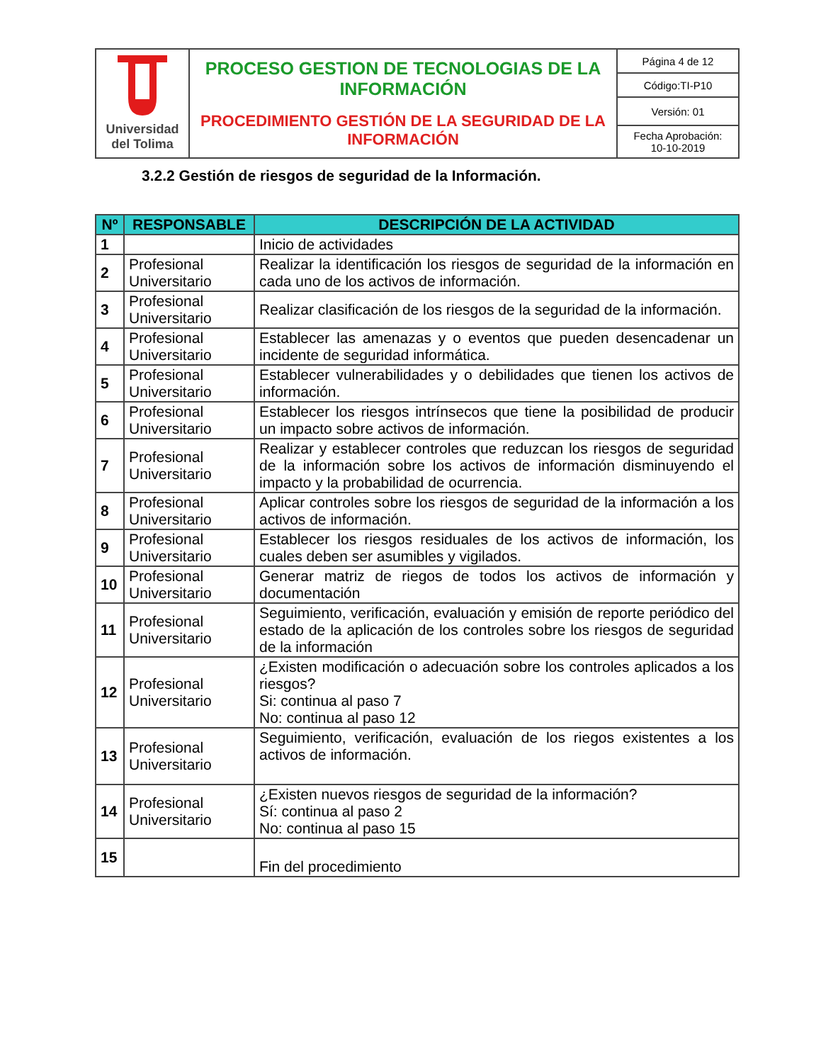| Universidad del Tolima | PROCESO GESTION DE TECNOLOGIAS DE LA INFORMACIÓN PROCEDIMIENTO GESTIÓN DE LA SEGURIDAD DE LA INFORMACIÓN | Página 4 de 12 |
| | | Código:TI-P10 |
| | | Versión: 01 |
| | | Fecha Aprobación: 10-10-2019 |
3.2.2 Gestión de riesgos de seguridad de la Información.
| Nº | RESPONSABLE | DESCRIPCIÓN DE LA ACTIVIDAD |
| --- | --- | --- |
| 1 | | Inicio de actividades |
| 2 | Profesional Universitario | Realizar la identificación los riesgos de seguridad de la información en cada uno de los activos de información. |
| 3 | Profesional Universitario | Realizar clasificación de los riesgos de la seguridad de la información. |
| 4 | Profesional Universitario | Establecer las amenazas y o eventos que pueden desencadenar un incidente de seguridad informática. |
| 5 | Profesional Universitario | Establecer vulnerabilidades y o debilidades que tienen los activos de información. |
| 6 | Profesional Universitario | Establecer los riesgos intrínsecos que tiene la posibilidad de producir un impacto sobre activos de información. |
| 7 | Profesional Universitario | Realizar y establecer controles que reduzcan los riesgos de seguridad de la información sobre los activos de información disminuyendo el impacto y la probabilidad de ocurrencia. |
| 8 | Profesional Universitario | Aplicar controles sobre los riesgos de seguridad de la información a los activos de información. |
| 9 | Profesional Universitario | Establecer los riesgos residuales de los activos de información, los cuales deben ser asumibles y vigilados. |
| 10 | Profesional Universitario | Generar matriz de riegos de todos los activos de información y documentación |
| 11 | Profesional Universitario | Seguimiento, verificación, evaluación y emisión de reporte periódico del estado de la aplicación de los controles sobre los riesgos de seguridad de la información |
| 12 | Profesional Universitario | ¿Existen modificación o adecuación sobre los controles aplicados a los riesgos? Si: continua al paso 7 No: continua al paso 12 |
| 13 | Profesional Universitario | Seguimiento, verificación, evaluación de los riegos existentes a los activos de información. |
| 14 | Profesional Universitario | ¿Existen nuevos riesgos de seguridad de la información? Sí: continua al paso 2 No: continua al paso 15 |
| 15 | | Fin del procedimiento |